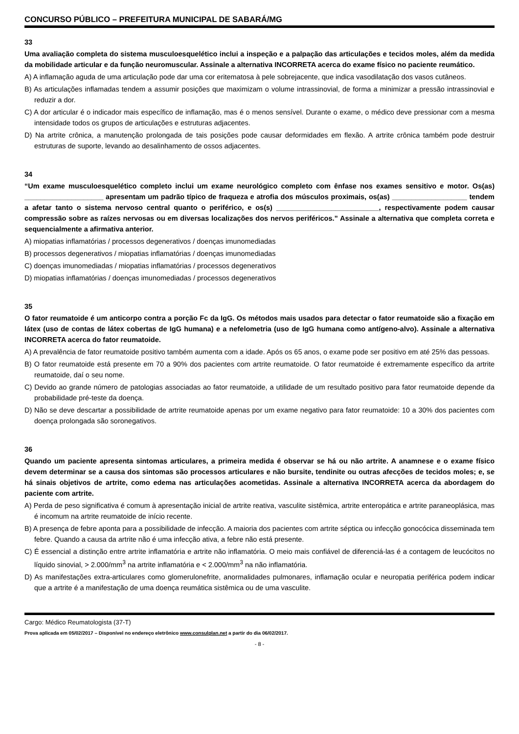CONCURSO PÚBLICO – PREFEITURA MUNICIPAL DE SABARÁ/MG
33
Uma avaliação completa do sistema musculoesquelético inclui a inspeção e a palpação das articulações e tecidos moles, além da medida da mobilidade articular e da função neuromuscular. Assinale a alternativa INCORRETA acerca do exame físico no paciente reumático.
A) A inflamação aguda de uma articulação pode dar uma cor eritematosa à pele sobrejacente, que indica vasodilatação dos vasos cutâneos.
B) As articulações inflamadas tendem a assumir posições que maximizam o volume intrassinovial, de forma a minimizar a pressão intrassinovial e reduzir a dor.
C) A dor articular é o indicador mais específico de inflamação, mas é o menos sensível. Durante o exame, o médico deve pressionar com a mesma intensidade todos os grupos de articulações e estruturas adjacentes.
D) Na artrite crônica, a manutenção prolongada de tais posições pode causar deformidades em flexão. A artrite crônica também pode destruir estruturas de suporte, levando ao desalinhamento de ossos adjacentes.
34
“Um exame musculoesquelético completo inclui um exame neurológico completo com ênfase nos exames sensitivo e motor. Os(as) ____________________ apresentam um padrão típico de fraqueza e atrofia dos músculos proximais, os(as) ___________________ tendem a afetar tanto o sistema nervoso central quanto o periférico, e os(s) __________________________, respectivamente podem causar compressão sobre as raízes nervosas ou em diversas localizações dos nervos periféricos.” Assinale a alternativa que completa correta e sequencialmente a afirmativa anterior.
A) miopatias inflamatórias / processos degenerativos / doenças imunomediadas
B) processos degenerativos / miopatias inflamatórias / doenças imunomediadas
C) doenças imunomediadas / miopatias inflamatórias / processos degenerativos
D) miopatias inflamatórias / doenças imunomediadas / processos degenerativos
35
O fator reumatoide é um anticorpo contra a porção Fc da IgG. Os métodos mais usados para detectar o fator reumatoide são a fixação em látex (uso de contas de látex cobertas de IgG humana) e a nefelometria (uso de IgG humana como antígeno-alvo). Assinale a alternativa INCORRETA acerca do fator reumatoide.
A) A prevalência de fator reumatoide positivo também aumenta com a idade. Após os 65 anos, o exame pode ser positivo em até 25% das pessoas.
B) O fator reumatoide está presente em 70 a 90% dos pacientes com artrite reumatoide. O fator reumatoide é extremamente específico da artrite reumatoide, daí o seu nome.
C) Devido ao grande número de patologias associadas ao fator reumatoide, a utilidade de um resultado positivo para fator reumatoide depende da probabilidade pré-teste da doença.
D) Não se deve descartar a possibilidade de artrite reumatoide apenas por um exame negativo para fator reumatoide: 10 a 30% dos pacientes com doença prolongada são soronegativos.
36
Quando um paciente apresenta sintomas articulares, a primeira medida é observar se há ou não artrite. A anamnese e o exame físico devem determinar se a causa dos sintomas são processos articulares e não bursite, tendinite ou outras afecções de tecidos moles; e, se há sinais objetivos de artrite, como edema nas articulações acometidas. Assinale a alternativa INCORRETA acerca da abordagem do paciente com artrite.
A) Perda de peso significativa é comum à apresentação inicial de artrite reativa, vasculite sistêmica, artrite enteropática e artrite paraneoplásica, mas é incomum na artrite reumatoide de início recente.
B) A presença de febre aponta para a possibilidade de infecção. A maioria dos pacientes com artrite séptica ou infecção gonocócica disseminada tem febre. Quando a causa da artrite não é uma infecção ativa, a febre não está presente.
C) É essencial a distinção entre artrite inflamatória e artrite não inflamatória. O meio mais confiável de diferenciá-las é a contagem de leucócitos no líquido sinovial, > 2.000/mm<sup>3</sup> na artrite inflamatória e < 2.000/mm<sup>3</sup> na não inflamatória.
D) As manifestações extra-articulares como glomerulonefrite, anormalidades pulmonares, inflamação ocular e neuropatia periférica podem indicar que a artrite é a manifestação de uma doença reumática sistêmica ou de uma vasculite.
Cargo: Médico Reumatologista (37-T)
Prova aplicada em 05/02/2017 – Disponível no endereço eletrônico www.consulplan.net a partir do dia 06/02/2017.
- 8 -